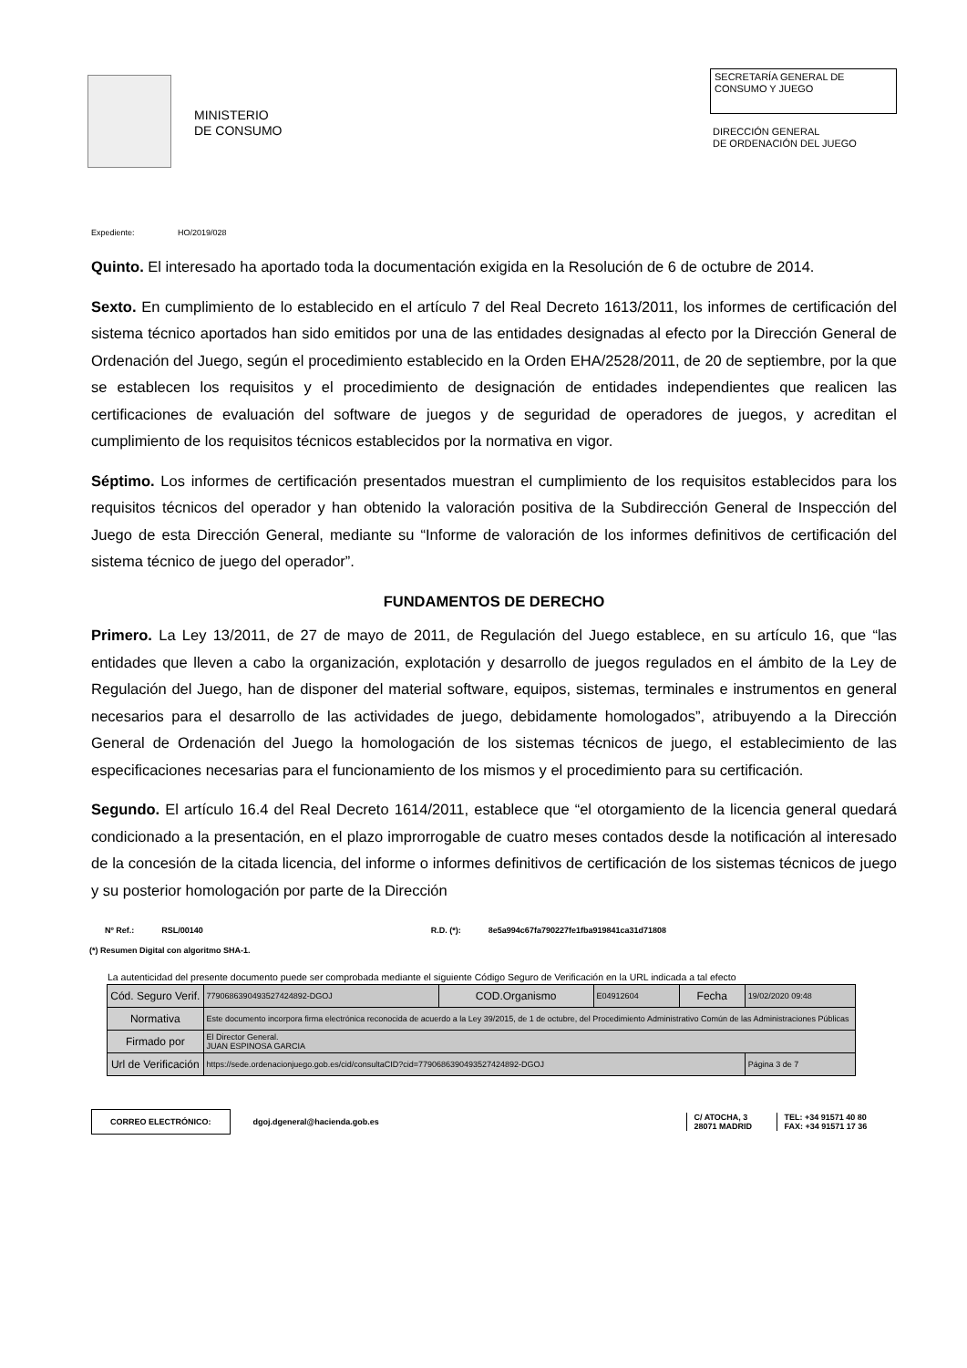MINISTERIO
DE CONSUMO
SECRETARÍA GENERAL DE
CONSUMO Y JUEGO
DIRECCIÓN GENERAL
DE ORDENACIÓN DEL JUEGO
Expediente: HO/2019/028
Quinto. El interesado ha aportado toda la documentación exigida en la Resolución de 6 de octubre de 2014.
Sexto. En cumplimiento de lo establecido en el artículo 7 del Real Decreto 1613/2011, los informes de certificación del sistema técnico aportados han sido emitidos por una de las entidades designadas al efecto por la Dirección General de Ordenación del Juego, según el procedimiento establecido en la Orden EHA/2528/2011, de 20 de septiembre, por la que se establecen los requisitos y el procedimiento de designación de entidades independientes que realicen las certificaciones de evaluación del software de juegos y de seguridad de operadores de juegos, y acreditan el cumplimiento de los requisitos técnicos establecidos por la normativa en vigor.
Séptimo. Los informes de certificación presentados muestran el cumplimiento de los requisitos establecidos para los requisitos técnicos del operador y han obtenido la valoración positiva de la Subdirección General de Inspección del Juego de esta Dirección General, mediante su “Informe de valoración de los informes definitivos de certificación del sistema técnico de juego del operador”.
FUNDAMENTOS DE DERECHO
Primero. La Ley 13/2011, de 27 de mayo de 2011, de Regulación del Juego establece, en su artículo 16, que “las entidades que lleven a cabo la organización, explotación y desarrollo de juegos regulados en el ámbito de la Ley de Regulación del Juego, han de disponer del material software, equipos, sistemas, terminales e instrumentos en general necesarios para el desarrollo de las actividades de juego, debidamente homologados”, atribuyendo a la Dirección General de Ordenación del Juego la homologación de los sistemas técnicos de juego, el establecimiento de las especificaciones necesarias para el funcionamiento de los mismos y el procedimiento para su certificación.
Segundo. El artículo 16.4 del Real Decreto 1614/2011, establece que “el otorgamiento de la licencia general quedará condicionado a la presentación, en el plazo improrrogable de cuatro meses contados desde la notificación al interesado de la concesión de la citada licencia, del informe o informes definitivos de certificación de los sistemas técnicos de juego y su posterior homologación por parte de la Dirección
Nº Ref.: RSL/00140 R.D. (*): 8e5a994c67fa790227fe1fba919841ca31d71808
(*) Resumen Digital con algoritmo SHA-1.
La autenticidad del presente documento puede ser comprobada mediante el siguiente Código Seguro de Verificación en la URL indicada a tal efecto
| Cód. Seguro Verif. | 7790686390493527424892-DGOJ | COD.Organismo | E04912604 | Fecha | 19/02/2020 09:48 |
| Normativa | Este documento incorpora firma electrónica reconocida de acuerdo a la Ley 39/2015, de 1 de octubre, del Procedimiento Administrativo Común de las Administraciones Públicas | | | | |
| Firmado por | El Director General. JUAN ESPINOSA GARCIA | | | | |
| Url de Verificación | https://sede.ordenacionjuego.gob.es/cid/consultaCID?cid=7790686390493527424892-DGOJ | | | | Página 3 de 7 |
CORREO ELECTRÓNICO:
dgoj.dgeneral@hacienda.gob.es
C/ ATOCHA, 3
28071 MADRID
TEL: +34 91571 40 80
FAX: +34 91571 17 36